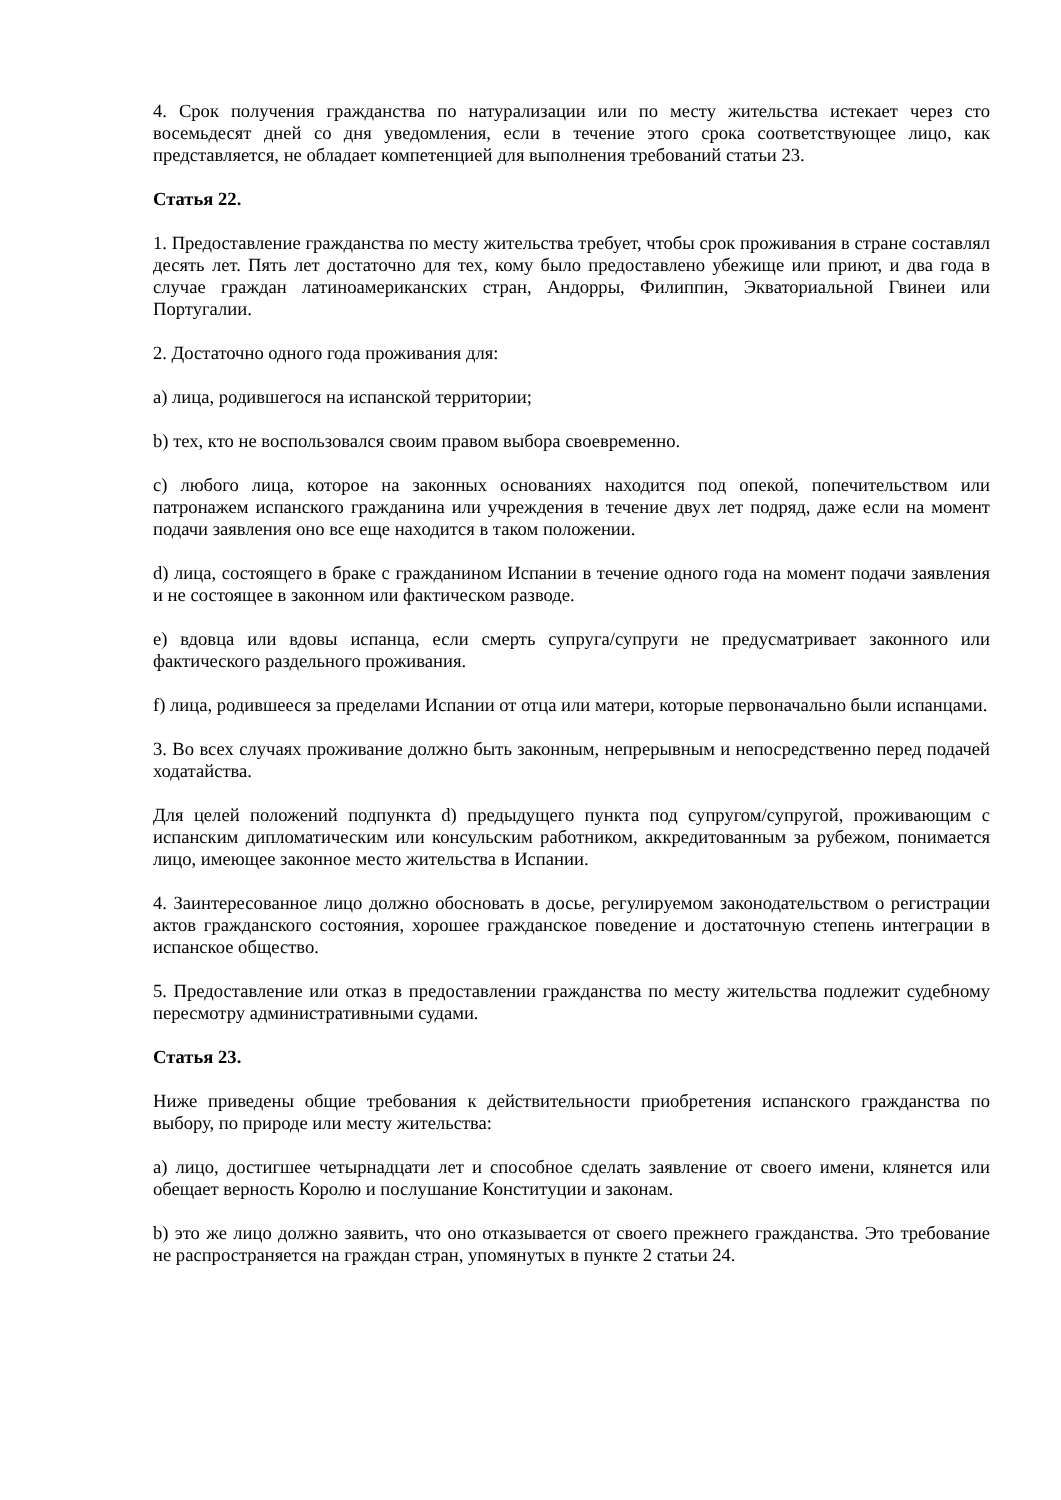4. Срок получения гражданства по натурализации или по месту жительства истекает через сто восемьдесят дней со дня уведомления, если в течение этого срока соответствующее лицо, как представляется, не обладает компетенцией для выполнения требований статьи 23.
Статья 22.
1. Предоставление гражданства по месту жительства требует, чтобы срок проживания в стране составлял десять лет. Пять лет достаточно для тех, кому было предоставлено убежище или приют, и два года в случае граждан латиноамериканских стран, Андорры, Филиппин, Экваториальной Гвинеи или Португалии.
2. Достаточно одного года проживания для:
a) лица, родившегося на испанской территории;
b) тех, кто не воспользовался своим правом выбора своевременно.
c) любого лица, которое на законных основаниях находится под опекой, попечительством или патронажем испанского гражданина или учреждения в течение двух лет подряд, даже если на момент подачи заявления оно все еще находится в таком положении.
d) лица, состоящего в браке с гражданином Испании в течение одного года на момент подачи заявления и не состоящее в законном или фактическом разводе.
e) вдовца или вдовы испанца, если смерть супруга/супруги не предусматривает законного или фактического раздельного проживания.
f) лица, родившееся за пределами Испании от отца или матери, которые первоначально были испанцами.
3. Во всех случаях проживание должно быть законным, непрерывным и непосредственно перед подачей ходатайства.
Для целей положений подпункта d) предыдущего пункта под супругом/супругой, проживающим с испанским дипломатическим или консульским работником, аккредитованным за рубежом, понимается лицо, имеющее законное место жительства в Испании.
4. Заинтересованное лицо должно обосновать в досье, регулируемом законодательством о регистрации актов гражданского состояния, хорошее гражданское поведение и достаточную степень интеграции в испанское общество.
5. Предоставление или отказ в предоставлении гражданства по месту жительства подлежит судебному пересмотру административными судами.
Статья 23.
Ниже приведены общие требования к действительности приобретения испанского гражданства по выбору, по природе или месту жительства:
a) лицо, достигшее четырнадцати лет и способное сделать заявление от своего имени, клянется или обещает верность Королю и послушание Конституции и законам.
b) это же лицо должно заявить, что оно отказывается от своего прежнего гражданства. Это требование не распространяется на граждан стран, упомянутых в пункте 2 статьи 24.